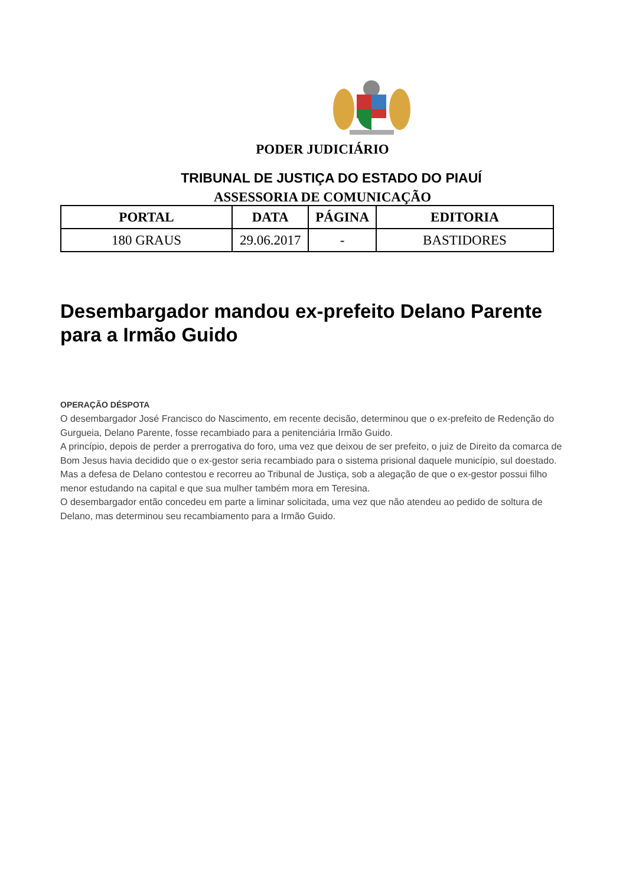PODER JUDICIÁRIO
TRIBUNAL DE JUSTIÇA DO ESTADO DO PIAUÍ
ASSESSORIA DE COMUNICAÇÃO
| PORTAL | DATA | PÁGINA | EDITORIA |
| --- | --- | --- | --- |
| 180 GRAUS | 29.06.2017 | - | BASTIDORES |
Desembargador mandou ex-prefeito Delano Parente para a Irmão Guido
OPERAÇÃO DÉSPOTA
O desembargador José Francisco do Nascimento, em recente decisão, determinou que o ex-prefeito de Redenção do Gurgueia, Delano Parente, fosse recambiado para a penitenciária Irmão Guido.
A princípio, depois de perder a prerrogativa do foro, uma vez que deixou de ser prefeito, o juiz de Direito da comarca de Bom Jesus havia decidido que o ex-gestor seria recambiado para o sistema prisional daquele município, sul doestado.
Mas a defesa de Delano contestou e recorreu ao Tribunal de Justiça, sob a alegação de que o ex-gestor possui filho menor estudando na capital e que sua mulher também mora em Teresina.
O desembargador então concedeu em parte a liminar solicitada, uma vez que não atendeu ao pedido de soltura de Delano, mas determinou seu recambiamento para a Irmão Guido.